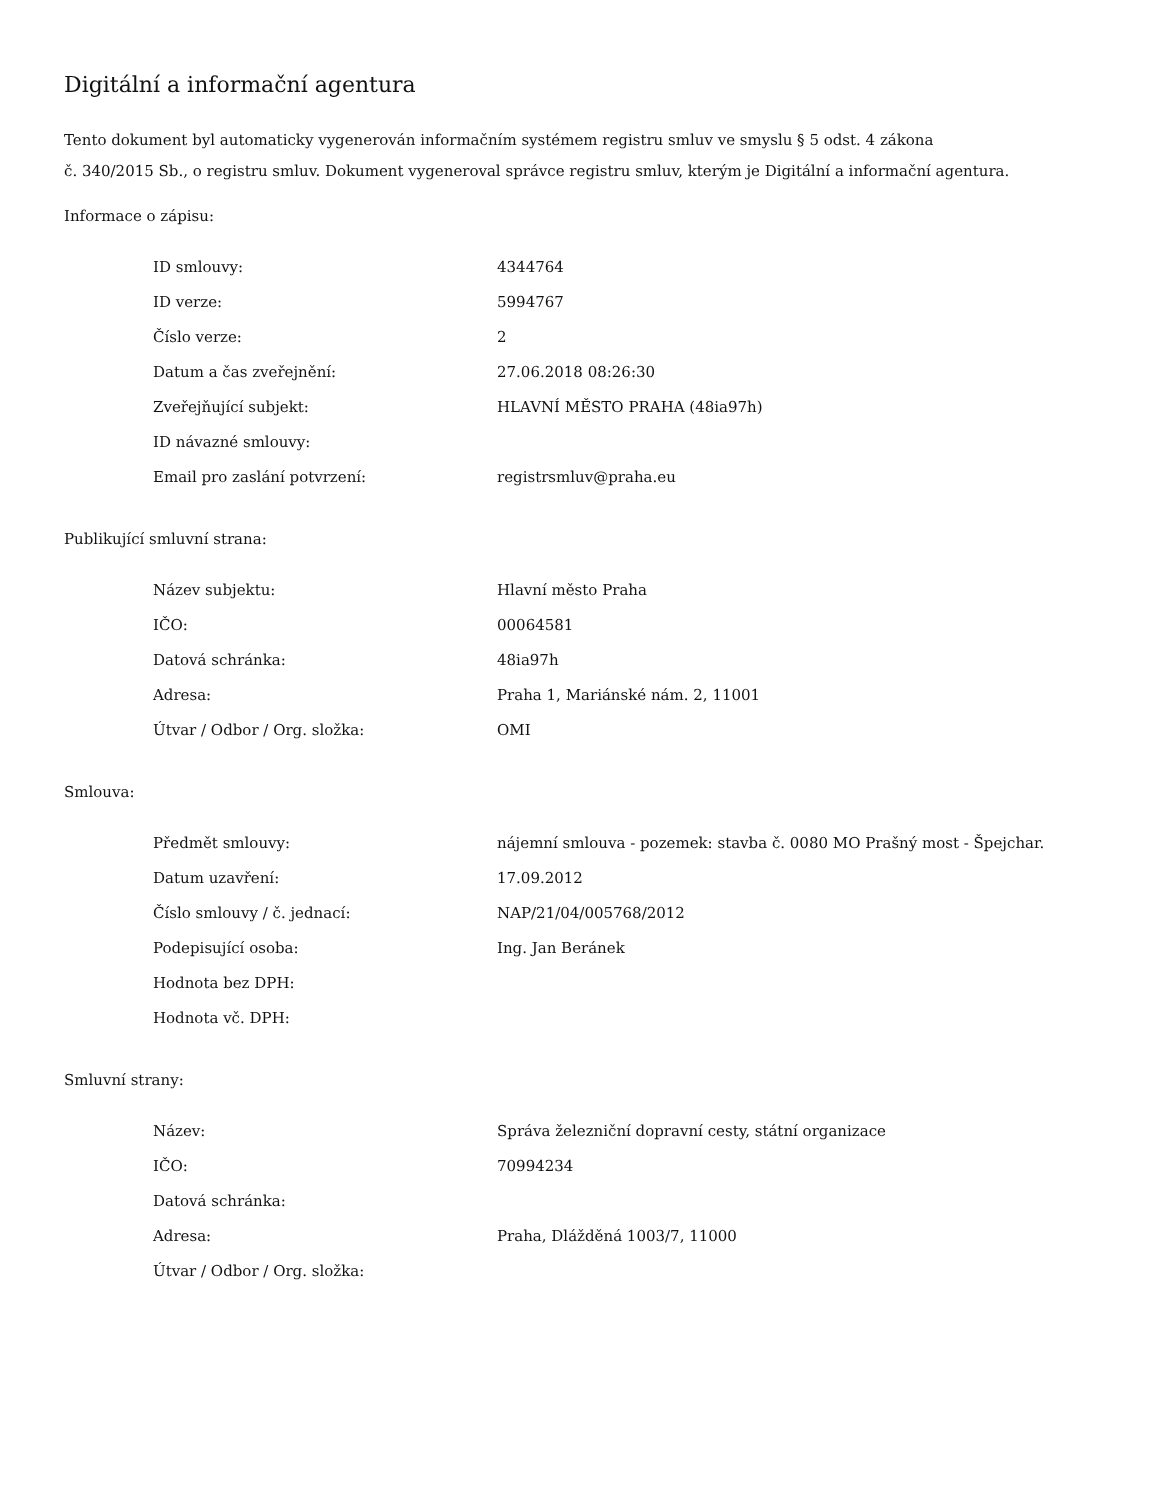Digitální a informační agentura
Tento dokument byl automaticky vygenerován informačním systémem registru smluv ve smyslu § 5 odst. 4 zákona
č. 340/2015 Sb., o registru smluv. Dokument vygeneroval správce registru smluv, kterým je Digitální a informační agentura.
Informace o zápisu:
| ID smlouvy: | 4344764 |
| ID verze: | 5994767 |
| Číslo verze: | 2 |
| Datum a čas zveřejnění: | 27.06.2018 08:26:30 |
| Zveřejňující subjekt: | HLAVNÍ MĚSTO PRAHA (48ia97h) |
| ID návazné smlouvy: | |
| Email pro zaslání potvrzení: | registrsmluv@praha.eu |
Publikující smluvní strana:
| Název subjektu: | Hlavní město Praha |
| IČO: | 00064581 |
| Datová schránka: | 48ia97h |
| Adresa: | Praha 1, Mariánské nám. 2, 11001 |
| Útvar / Odbor / Org. složka: | OMI |
Smlouva:
| Předmět smlouvy: | nájemní smlouva - pozemek: stavba č. 0080 MO Prašný most - Špejchar. |
| Datum uzavření: | 17.09.2012 |
| Číslo smlouvy / č. jednací: | NAP/21/04/005768/2012 |
| Podepisující osoba: | Ing. Jan Beránek |
| Hodnota bez DPH: | |
| Hodnota vč. DPH: | |
Smluvní strany:
| Název: | Správa železniční dopravní cesty, státní organizace |
| IČO: | 70994234 |
| Datová schránka: | |
| Adresa: | Praha, Dlážděná 1003/7, 11000 |
| Útvar / Odbor / Org. složka: | |